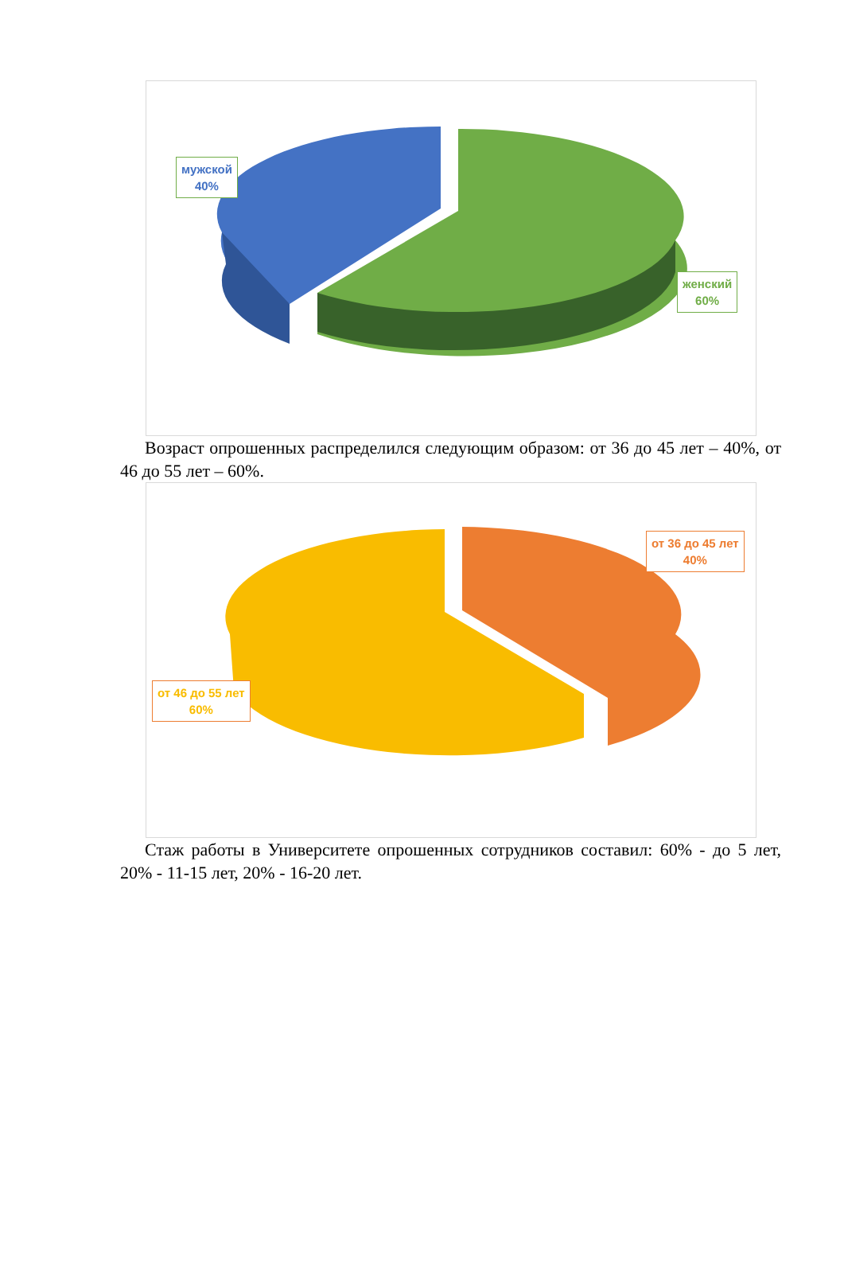мужской
40%
женский
60%
Возраст опрошенных распределился следующим образом: от 36 до 45 лет – 40%, от 46 до 55 лет – 60%.
от 36 до 45 лет
40%
от 46 до 55 лет
60%
Стаж работы в Университете опрошенных сотрудников составил: 60% - до 5 лет, 20% - 11-15 лет, 20% - 16-20 лет.